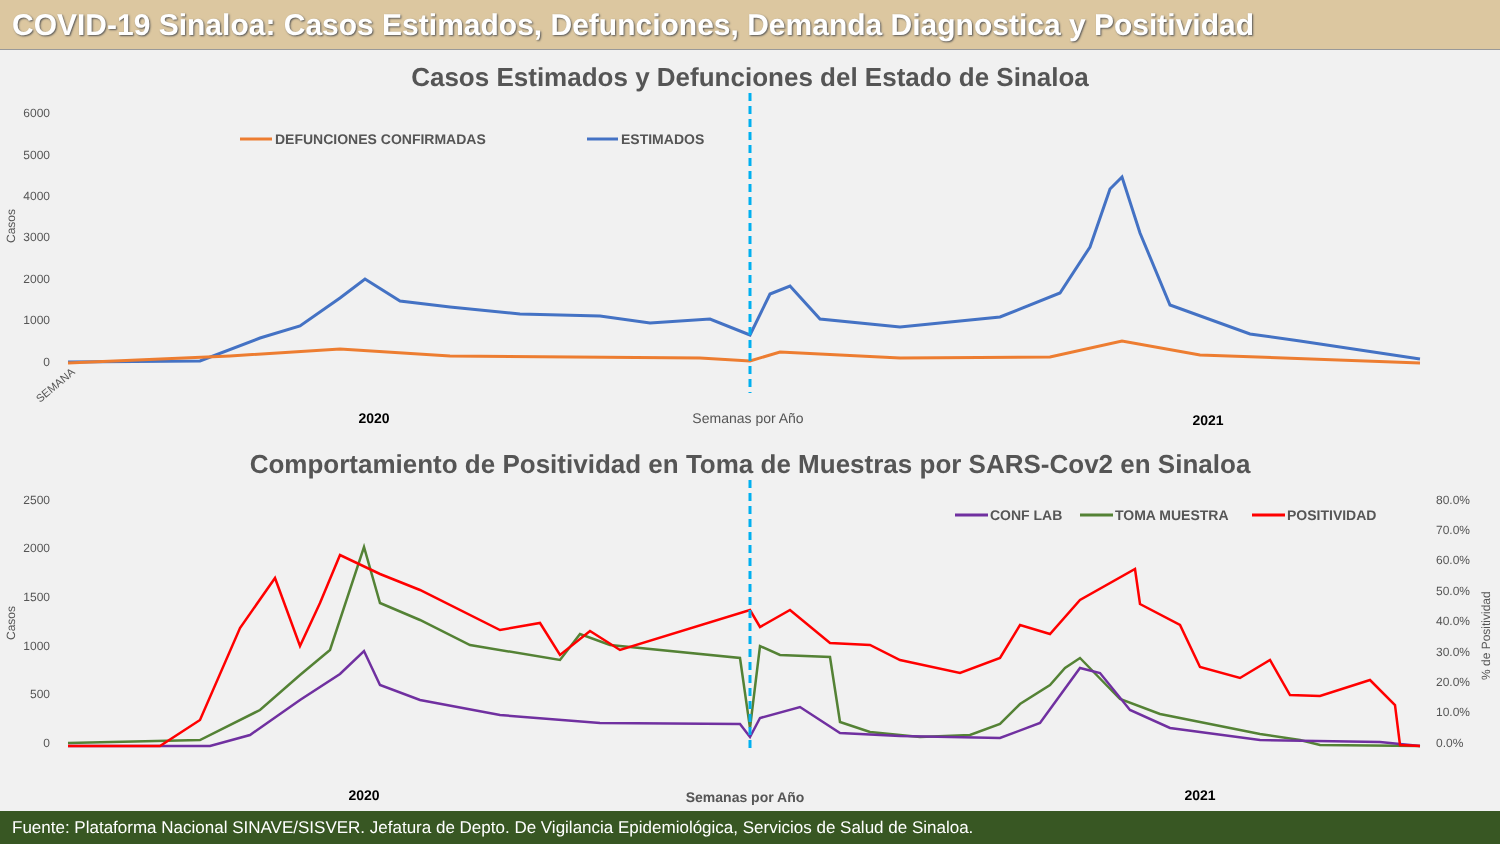COVID-19 Sinaloa: Casos Estimados, Defunciones, Demanda Diagnostica y Positividad
Casos Estimados y Defunciones del Estado de Sinaloa
6000
5000
4000
3000
2000
1000
0
Casos
DEFUNCIONES CONFIRMADAS
ESTIMADOS
2020
Semanas por Año
2021
SEMANA
Comportamiento de Positividad en Toma de Muestras por SARS-Cov2 en Sinaloa
2500
2000
1500
1000
500
0
80.0%
70.0%
60.0%
50.0%
40.0%
30.0%
20.0%
10.0%
0.0%
Casos
% de Positividad
CONF LAB
TOMA MUESTRA
POSITIVIDAD
2020
Semanas por Año
2021
Fuente: Plataforma Nacional SINAVE/SISVER. Jefatura de Depto. De Vigilancia Epidemiológica, Servicios de Salud de Sinaloa.